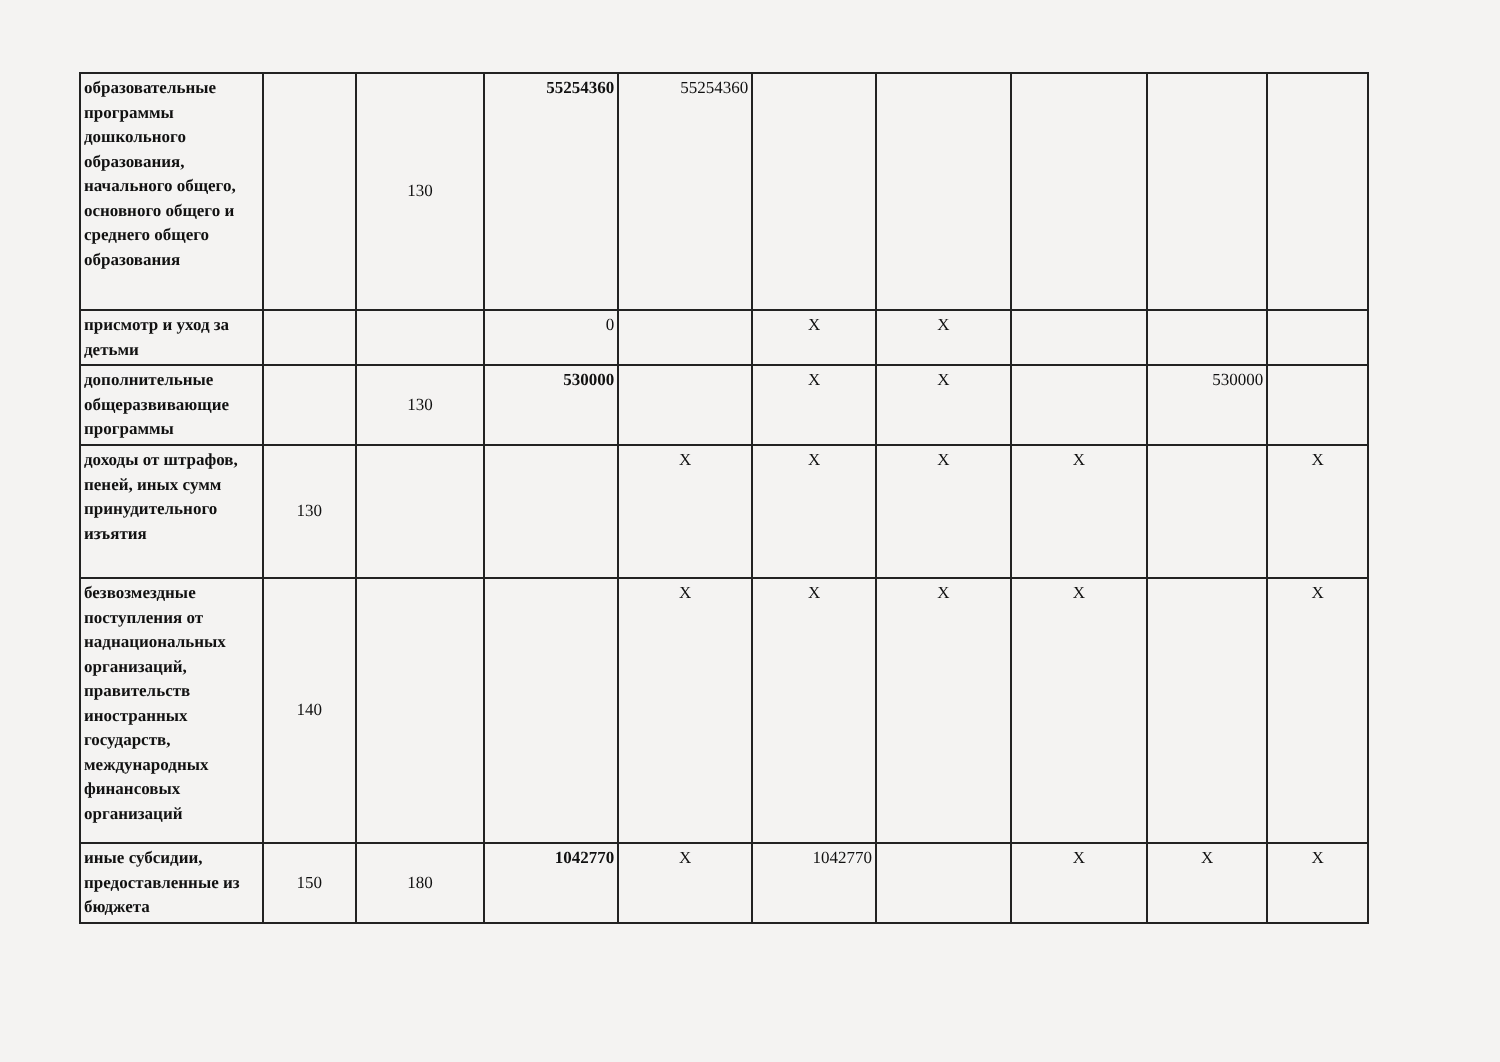| образовательные программы дошкольного образования, начального общего, основного общего и среднего общего образования | | 130 | 55254360 | 55254360 | | | | | |
| присмотр и уход за детьми | | | 0 | | X | X | | | |
| дополнительные общеразвивающие программы | | 130 | 530000 | | X | X | | 530000 | |
| доходы от штрафов, пеней, иных сумм принудительного изъятия | 130 | | | X | X | X | X | | X |
| безвозмездные поступления от наднациональных организаций, правительств иностранных государств, международных финансовых организаций | 140 | | | X | X | X | X | | X |
| иные субсидии, предоставленные из бюджета | 150 | 180 | 1042770 | X | 1042770 | | X | X | X |